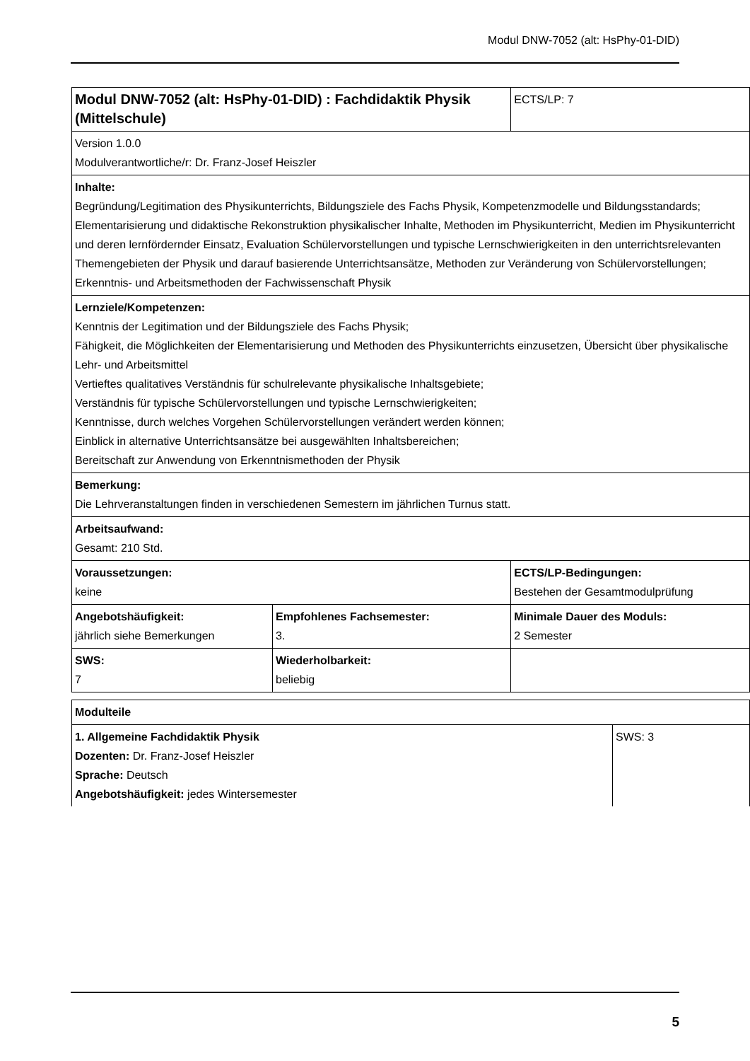Modul DNW-7052 (alt: HsPhy-01-DID)
| Modul DNW-7052 (alt: HsPhy-01-DID) : Fachdidaktik Physik (Mittelschule) | | ECTS/LP: 7 |
| Version 1.0.0 Modulverantwortliche/r: Dr. Franz-Josef Heiszler | | |
| Inhalte: Begründung/Legitimation des Physikunterrichts, Bildungsziele des Fachs Physik, Kompetenzmodelle und Bildungsstandards; Elementarisierung und didaktische Rekonstruktion physikalischer Inhalte, Methoden im Physikunterricht, Medien im Physikunterricht und deren lernfördernder Einsatz, Evaluation Schülervorstellungen und typische Lernschwierigkeiten in den unterrichtsrelevanten Themengebieten der Physik und darauf basierende Unterrichtsansätze, Methoden zur Veränderung von Schülervorstellungen; Erkenntnis- und Arbeitsmethoden der Fachwissenschaft Physik | | |
| Lernziele/Kompetenzen: Kenntnis der Legitimation und der Bildungsziele des Fachs Physik; Fähigkeit, die Möglichkeiten der Elementarisierung und Methoden des Physikunterrichts einzusetzen, Übersicht über physikalische Lehr- und Arbeitsmittel Vertieftes qualitatives Verständnis für schulrelevante physikalische Inhaltsgebiete; Verständnis für typische Schülervorstellungen und typische Lernschwierigkeiten; Kenntnisse, durch welches Vorgehen Schülervorstellungen verändert werden können; Einblick in alternative Unterrichtsansätze bei ausgewählten Inhaltsbereichen; Bereitschaft zur Anwendung von Erkenntnismethoden der Physik | | |
| Bemerkung: Die Lehrveranstaltungen finden in verschiedenen Semestern im jährlichen Turnus statt. | | |
| Arbeitsaufwand: Gesamt: 210 Std. | | |
| Voraussetzungen: keine | | ECTS/LP-Bedingungen: Bestehen der Gesamtmodulprüfung |
| Angebotshäufigkeit: jährlich siehe Bemerkungen | Empfohlenes Fachsemester: 3. | Minimale Dauer des Moduls: 2 Semester |
| SWS: 7 | Wiederholbarkeit: beliebig | |
| Modulteile | |
| 1. Allgemeine Fachdidaktik Physik Dozenten: Dr. Franz-Josef Heiszler Sprache: Deutsch Angebotshäufigkeit: jedes Wintersemester | SWS: 3 |
5